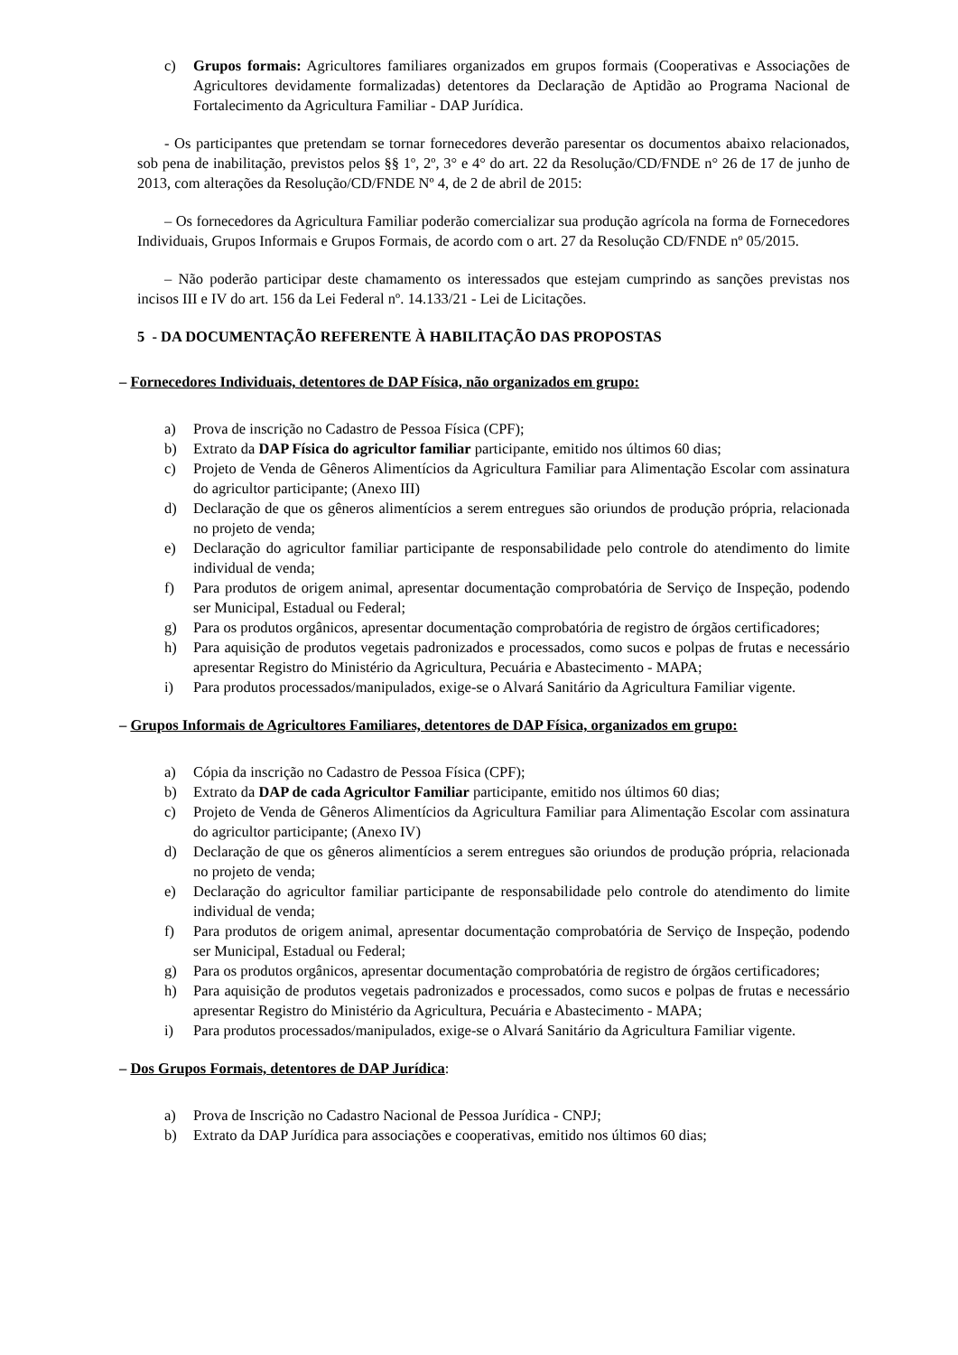c) Grupos formais: Agricultores familiares organizados em grupos formais (Cooperativas e Associações de Agricultores devidamente formalizadas) detentores da Declaração de Aptidão ao Programa Nacional de Fortalecimento da Agricultura Familiar - DAP Jurídica.
- Os participantes que pretendam se tornar fornecedores deverão paresentar os documentos abaixo relacionados, sob pena de inabilitação, previstos pelos §§ 1º, 2º, 3° e 4° do art. 22 da Resolução/CD/FNDE n° 26 de 17 de junho de 2013, com alterações da Resolução/CD/FNDE Nº 4, de 2 de abril de 2015:
– Os fornecedores da Agricultura Familiar poderão comercializar sua produção agrícola na forma de Fornecedores Individuais, Grupos Informais e Grupos Formais, de acordo com o art. 27 da Resolução CD/FNDE nº 05/2015.
– Não poderão participar deste chamamento os interessados que estejam cumprindo as sanções previstas nos incisos III e IV do art. 156 da Lei Federal nº. 14.133/21 - Lei de Licitações.
5 - DA DOCUMENTAÇÃO REFERENTE À HABILITAÇÃO DAS PROPOSTAS
– Fornecedores Individuais, detentores de DAP Física, não organizados em grupo:
a) Prova de inscrição no Cadastro de Pessoa Física (CPF);
b) Extrato da DAP Física do agricultor familiar participante, emitido nos últimos 60 dias;
c) Projeto de Venda de Gêneros Alimentícios da Agricultura Familiar para Alimentação Escolar com assinatura do agricultor participante; (Anexo III)
d) Declaração de que os gêneros alimentícios a serem entregues são oriundos de produção própria, relacionada no projeto de venda;
e) Declaração do agricultor familiar participante de responsabilidade pelo controle do atendimento do limite individual de venda;
f) Para produtos de origem animal, apresentar documentação comprobatória de Serviço de Inspeção, podendo ser Municipal, Estadual ou Federal;
g) Para os produtos orgânicos, apresentar documentação comprobatória de registro de órgãos certificadores;
h) Para aquisição de produtos vegetais padronizados e processados, como sucos e polpas de frutas e necessário apresentar Registro do Ministério da Agricultura, Pecuária e Abastecimento - MAPA;
i) Para produtos processados/manipulados, exige-se o Alvará Sanitário da Agricultura Familiar vigente.
– Grupos Informais de Agricultores Familiares, detentores de DAP Física, organizados em grupo:
a) Cópia da inscrição no Cadastro de Pessoa Física (CPF);
b) Extrato da DAP de cada Agricultor Familiar participante, emitido nos últimos 60 dias;
c) Projeto de Venda de Gêneros Alimentícios da Agricultura Familiar para Alimentação Escolar com assinatura do agricultor participante; (Anexo IV)
d) Declaração de que os gêneros alimentícios a serem entregues são oriundos de produção própria, relacionada no projeto de venda;
e) Declaração do agricultor familiar participante de responsabilidade pelo controle do atendimento do limite individual de venda;
f) Para produtos de origem animal, apresentar documentação comprobatória de Serviço de Inspeção, podendo ser Municipal, Estadual ou Federal;
g) Para os produtos orgânicos, apresentar documentação comprobatória de registro de órgãos certificadores;
h) Para aquisição de produtos vegetais padronizados e processados, como sucos e polpas de frutas e necessário apresentar Registro do Ministério da Agricultura, Pecuária e Abastecimento - MAPA;
i) Para produtos processados/manipulados, exige-se o Alvará Sanitário da Agricultura Familiar vigente.
– Dos Grupos Formais, detentores de DAP Jurídica:
a) Prova de Inscrição no Cadastro Nacional de Pessoa Jurídica - CNPJ;
b) Extrato da DAP Jurídica para associações e cooperativas, emitido nos últimos 60 dias;